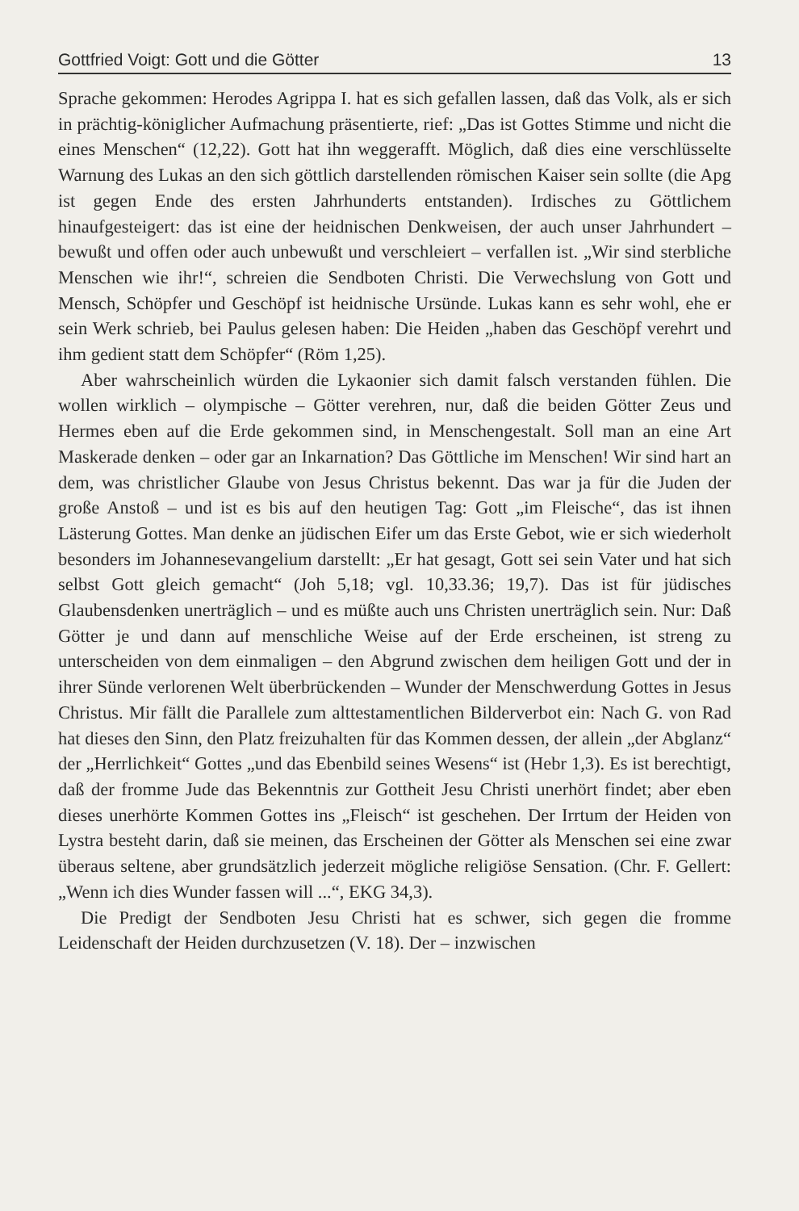Gottfried Voigt: Gott und die Götter 13
Sprache gekommen: Herodes Agrippa I. hat es sich gefallen lassen, daß das Volk, als er sich in prächtig-königlicher Aufmachung präsentierte, rief: „Das ist Gottes Stimme und nicht die eines Menschen“ (12,22). Gott hat ihn weggerafft. Möglich, daß dies eine verschlüsselte Warnung des Lukas an den sich göttlich darstellenden römischen Kaiser sein sollte (die Apg ist gegen Ende des ersten Jahrhunderts entstanden). Irdisches zu Göttlichem hinaufgesteigert: das ist eine der heidnischen Denkweisen, der auch unser Jahrhundert – bewußt und offen oder auch unbewußt und verschleiert – verfallen ist. „Wir sind sterbliche Menschen wie ihr!“, schreien die Sendboten Christi. Die Verwechslung von Gott und Mensch, Schöpfer und Geschöpf ist heidnische Ursünde. Lukas kann es sehr wohl, ehe er sein Werk schrieb, bei Paulus gelesen haben: Die Heiden „haben das Geschöpf verehrt und ihm gedient statt dem Schöpfer“ (Röm 1,25).
Aber wahrscheinlich würden die Lykaonier sich damit falsch verstanden fühlen. Die wollen wirklich – olympische – Götter verehren, nur, daß die beiden Götter Zeus und Hermes eben auf die Erde gekommen sind, in Menschengestalt. Soll man an eine Art Maskerade denken – oder gar an Inkarnation? Das Göttliche im Menschen! Wir sind hart an dem, was christlicher Glaube von Jesus Christus bekennt. Das war ja für die Juden der große Anstoß – und ist es bis auf den heutigen Tag: Gott „im Fleische“, das ist ihnen Lästerung Gottes. Man denke an jüdischen Eifer um das Erste Gebot, wie er sich wiederholt besonders im Johannesevangelium darstellt: „Er hat gesagt, Gott sei sein Vater und hat sich selbst Gott gleich gemacht“ (Joh 5,18; vgl. 10,33.36; 19,7). Das ist für jüdisches Glaubensdenken unerträglich – und es müßte auch uns Christen unerträglich sein. Nur: Daß Götter je und dann auf menschliche Weise auf der Erde erscheinen, ist streng zu unterscheiden von dem einmaligen – den Abgrund zwischen dem heiligen Gott und der in ihrer Sünde verlorenen Welt überbrückenden – Wunder der Menschwerdung Gottes in Jesus Christus. Mir fällt die Parallele zum alttestamentlichen Bilderverbot ein: Nach G. von Rad hat dieses den Sinn, den Platz freizuhalten für das Kommen dessen, der allein „der Abglanz“ der „Herrlichkeit“ Gottes „und das Ebenbild seines Wesens“ ist (Hebr 1,3). Es ist berechtigt, daß der fromme Jude das Bekenntnis zur Gottheit Jesu Christi unerhört findet; aber eben dieses unerhörte Kommen Gottes ins „Fleisch“ ist geschehen. Der Irrtum der Heiden von Lystra besteht darin, daß sie meinen, das Erscheinen der Götter als Menschen sei eine zwar überaus seltene, aber grundsätzlich jederzeit mögliche religiöse Sensation. (Chr. F. Gellert: „Wenn ich dies Wunder fassen will ...“, EKG 34,3).
Die Predigt der Sendboten Jesu Christi hat es schwer, sich gegen die fromme Leidenschaft der Heiden durchzusetzen (V. 18). Der – inzwischen